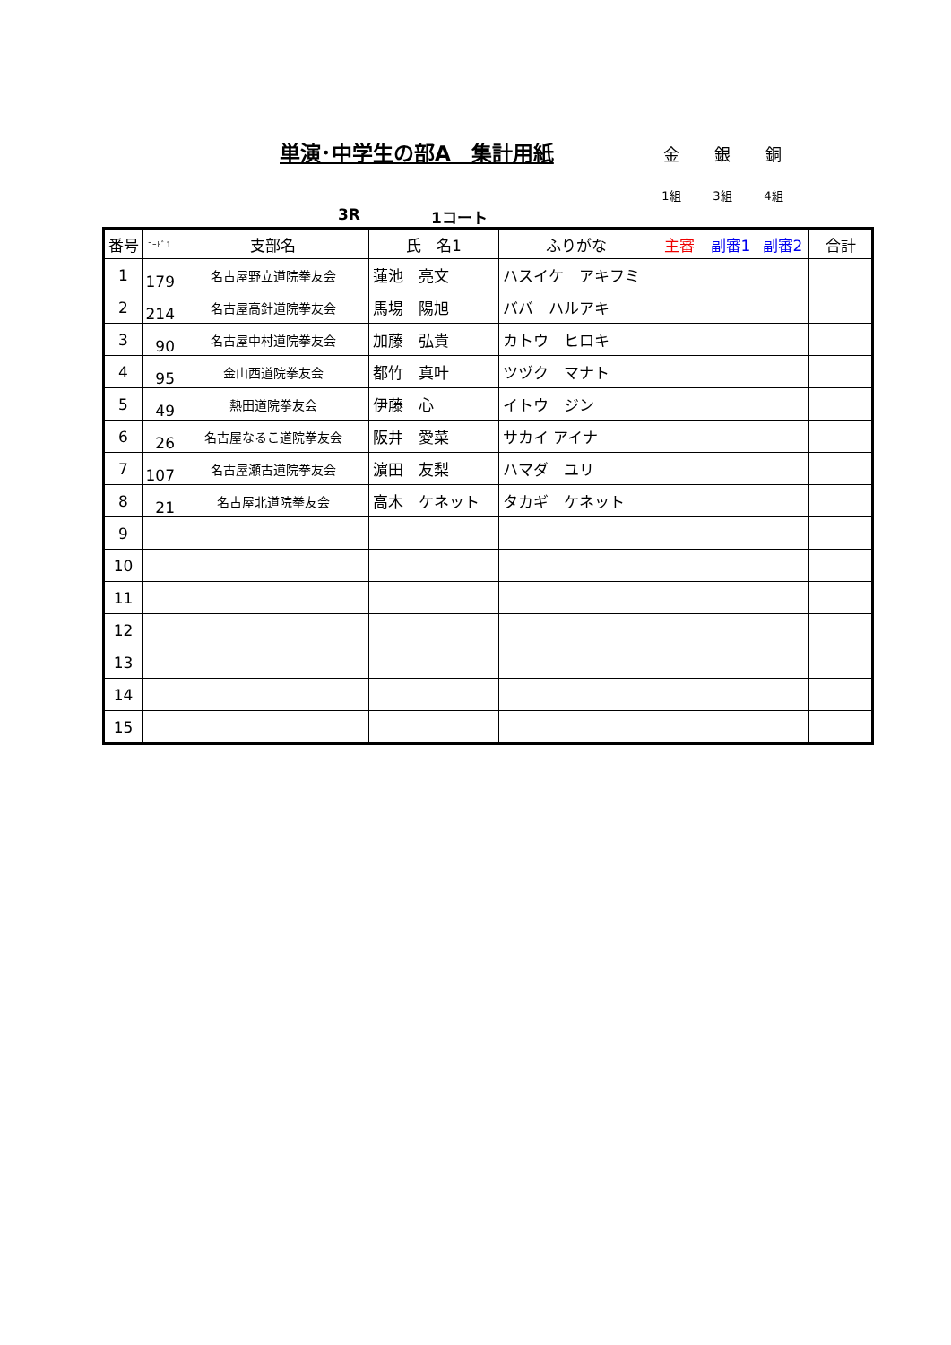単演･中学生の部A　集計用紙 金 銀 銅
1組 3組 4組
3R 1コート
| 番号 | ｺｰﾄﾞ1 | 支部名 | 氏 名1 | ふりがな | 主審 | 副審1 | 副審2 | 合計 |
| --- | --- | --- | --- | --- | --- | --- | --- | --- |
| 1 | 179 | 名古屋野立道院拳友会 | 蓮池 亮文 | ハスイケ アキフミ | | | | |
| 2 | 214 | 名古屋高針道院拳友会 | 馬場 陽旭 | ババ ハルアキ | | | | |
| 3 | 90 | 名古屋中村道院拳友会 | 加藤 弘貴 | カトウ ヒロキ | | | | |
| 4 | 95 | 金山西道院拳友会 | 都竹 真叶 | ツヅク マナト | | | | |
| 5 | 49 | 熱田道院拳友会 | 伊藤 心 | イトウ ジン | | | | |
| 6 | 26 | 名古屋なるこ道院拳友会 | 阪井 愛菜 | サカイ アイナ | | | | |
| 7 | 107 | 名古屋瀬古道院拳友会 | 濵田 友梨 | ハマダ ユリ | | | | |
| 8 | 21 | 名古屋北道院拳友会 | 高木 ケネット | タカギ ケネット | | | | |
| 9 | | | | | | | | |
| 10 | | | | | | | | |
| 11 | | | | | | | | |
| 12 | | | | | | | | |
| 13 | | | | | | | | |
| 14 | | | | | | | | |
| 15 | | | | | | | | |